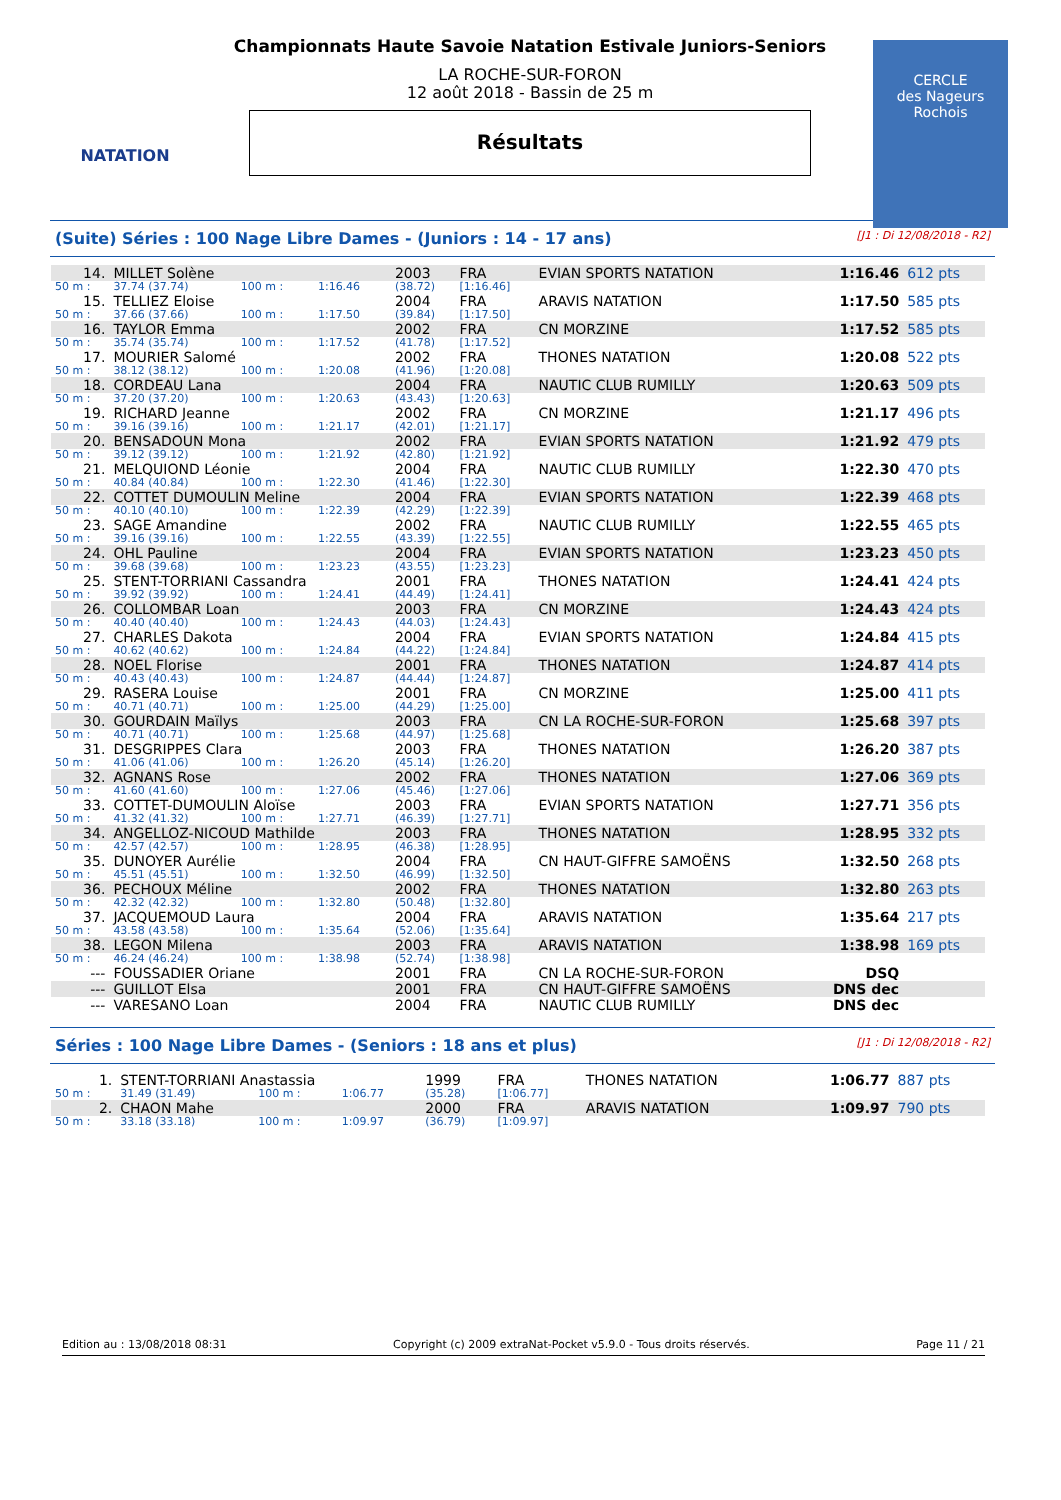NATATION
Championnats Haute Savoie Natation Estivale Juniors-Seniors
LA ROCHE-SUR-FORON
12 août 2018 - Bassin de 25 m
Résultats
CERCLE
des Nageurs
Rochois
(Suite) Séries : 100 Nage Libre Dames - (Juniors : 14 - 17 ans) [J1 : Di 12/08/2018 - R2]
| 14. | MILLET Solène | | | 2003 | FRA | EVIAN SPORTS NATATION | 1:16.46 | 612 pts |
| 50 m : | 37.74 (37.74) | 100 m : | 1:16.46 | (38.72) | [1:16.46] | | | |
| 15. | TELLIEZ Eloise | | | 2004 | FRA | ARAVIS NATATION | 1:17.50 | 585 pts |
| 50 m : | 37.66 (37.66) | 100 m : | 1:17.50 | (39.84) | [1:17.50] | | | |
| 16. | TAYLOR Emma | | | 2002 | FRA | CN MORZINE | 1:17.52 | 585 pts |
| 50 m : | 35.74 (35.74) | 100 m : | 1:17.52 | (41.78) | [1:17.52] | | | |
| 17. | MOURIER Salomé | | | 2002 | FRA | THONES NATATION | 1:20.08 | 522 pts |
| 50 m : | 38.12 (38.12) | 100 m : | 1:20.08 | (41.96) | [1:20.08] | | | |
| 18. | CORDEAU Lana | | | 2004 | FRA | NAUTIC CLUB RUMILLY | 1:20.63 | 509 pts |
| 50 m : | 37.20 (37.20) | 100 m : | 1:20.63 | (43.43) | [1:20.63] | | | |
| 19. | RICHARD Jeanne | | | 2002 | FRA | CN MORZINE | 1:21.17 | 496 pts |
| 50 m : | 39.16 (39.16) | 100 m : | 1:21.17 | (42.01) | [1:21.17] | | | |
| 20. | BENSADOUN Mona | | | 2002 | FRA | EVIAN SPORTS NATATION | 1:21.92 | 479 pts |
| 50 m : | 39.12 (39.12) | 100 m : | 1:21.92 | (42.80) | [1:21.92] | | | |
| 21. | MELQUIOND Léonie | | | 2004 | FRA | NAUTIC CLUB RUMILLY | 1:22.30 | 470 pts |
| 50 m : | 40.84 (40.84) | 100 m : | 1:22.30 | (41.46) | [1:22.30] | | | |
| 22. | COTTET DUMOULIN Meline | | | 2004 | FRA | EVIAN SPORTS NATATION | 1:22.39 | 468 pts |
| 50 m : | 40.10 (40.10) | 100 m : | 1:22.39 | (42.29) | [1:22.39] | | | |
| 23. | SAGE Amandine | | | 2002 | FRA | NAUTIC CLUB RUMILLY | 1:22.55 | 465 pts |
| 50 m : | 39.16 (39.16) | 100 m : | 1:22.55 | (43.39) | [1:22.55] | | | |
| 24. | OHL Pauline | | | 2004 | FRA | EVIAN SPORTS NATATION | 1:23.23 | 450 pts |
| 50 m : | 39.68 (39.68) | 100 m : | 1:23.23 | (43.55) | [1:23.23] | | | |
| 25. | STENT-TORRIANI Cassandra | | | 2001 | FRA | THONES NATATION | 1:24.41 | 424 pts |
| 50 m : | 39.92 (39.92) | 100 m : | 1:24.41 | (44.49) | [1:24.41] | | | |
| 26. | COLLOMBAR Loan | | | 2003 | FRA | CN MORZINE | 1:24.43 | 424 pts |
| 50 m : | 40.40 (40.40) | 100 m : | 1:24.43 | (44.03) | [1:24.43] | | | |
| 27. | CHARLES Dakota | | | 2004 | FRA | EVIAN SPORTS NATATION | 1:24.84 | 415 pts |
| 50 m : | 40.62 (40.62) | 100 m : | 1:24.84 | (44.22) | [1:24.84] | | | |
| 28. | NOEL Florise | | | 2001 | FRA | THONES NATATION | 1:24.87 | 414 pts |
| 50 m : | 40.43 (40.43) | 100 m : | 1:24.87 | (44.44) | [1:24.87] | | | |
| 29. | RASERA Louise | | | 2001 | FRA | CN MORZINE | 1:25.00 | 411 pts |
| 50 m : | 40.71 (40.71) | 100 m : | 1:25.00 | (44.29) | [1:25.00] | | | |
| 30. | GOURDAIN Maïlys | | | 2003 | FRA | CN LA ROCHE-SUR-FORON | 1:25.68 | 397 pts |
| 50 m : | 40.71 (40.71) | 100 m : | 1:25.68 | (44.97) | [1:25.68] | | | |
| 31. | DESGRIPPES Clara | | | 2003 | FRA | THONES NATATION | 1:26.20 | 387 pts |
| 50 m : | 41.06 (41.06) | 100 m : | 1:26.20 | (45.14) | [1:26.20] | | | |
| 32. | AGNANS Rose | | | 2002 | FRA | THONES NATATION | 1:27.06 | 369 pts |
| 50 m : | 41.60 (41.60) | 100 m : | 1:27.06 | (45.46) | [1:27.06] | | | |
| 33. | COTTET-DUMOULIN Aloïse | | | 2003 | FRA | EVIAN SPORTS NATATION | 1:27.71 | 356 pts |
| 50 m : | 41.32 (41.32) | 100 m : | 1:27.71 | (46.39) | [1:27.71] | | | |
| 34. | ANGELLOZ-NICOUD Mathilde | | | 2003 | FRA | THONES NATATION | 1:28.95 | 332 pts |
| 50 m : | 42.57 (42.57) | 100 m : | 1:28.95 | (46.38) | [1:28.95] | | | |
| 35. | DUNOYER Aurélie | | | 2004 | FRA | CN HAUT-GIFFRE SAMOËNS | 1:32.50 | 268 pts |
| 50 m : | 45.51 (45.51) | 100 m : | 1:32.50 | (46.99) | [1:32.50] | | | |
| 36. | PECHOUX Méline | | | 2002 | FRA | THONES NATATION | 1:32.80 | 263 pts |
| 50 m : | 42.32 (42.32) | 100 m : | 1:32.80 | (50.48) | [1:32.80] | | | |
| 37. | JACQUEMOUD Laura | | | 2004 | FRA | ARAVIS NATATION | 1:35.64 | 217 pts |
| 50 m : | 43.58 (43.58) | 100 m : | 1:35.64 | (52.06) | [1:35.64] | | | |
| 38. | LEGON Milena | | | 2003 | FRA | ARAVIS NATATION | 1:38.98 | 169 pts |
| 50 m : | 46.24 (46.24) | 100 m : | 1:38.98 | (52.74) | [1:38.98] | | | |
| --- | FOUSSADIER Oriane | | | 2001 | FRA | CN LA ROCHE-SUR-FORON | DSQ | |
| --- | GUILLOT Elsa | | | 2001 | FRA | CN HAUT-GIFFRE SAMOËNS | DNS dec | |
| --- | VARESANO Loan | | | 2004 | FRA | NAUTIC CLUB RUMILLY | DNS dec | |
Séries : 100 Nage Libre Dames - (Seniors : 18 ans et plus) [J1 : Di 12/08/2018 - R2]
| 1. | STENT-TORRIANI Anastassia | | | 1999 | FRA | THONES NATATION | 1:06.77 | 887 pts |
| 50 m : | 31.49 (31.49) | 100 m : | 1:06.77 | (35.28) | [1:06.77] | | | |
| 2. | CHAON Mahe | | | 2000 | FRA | ARAVIS NATATION | 1:09.97 | 790 pts |
| 50 m : | 33.18 (33.18) | 100 m : | 1:09.97 | (36.79) | [1:09.97] | | | |
Edition au : 13/08/2018 08:31 Copyright (c) 2009 extraNat-Pocket v5.9.0 - Tous droits réservés. Page 11 / 21